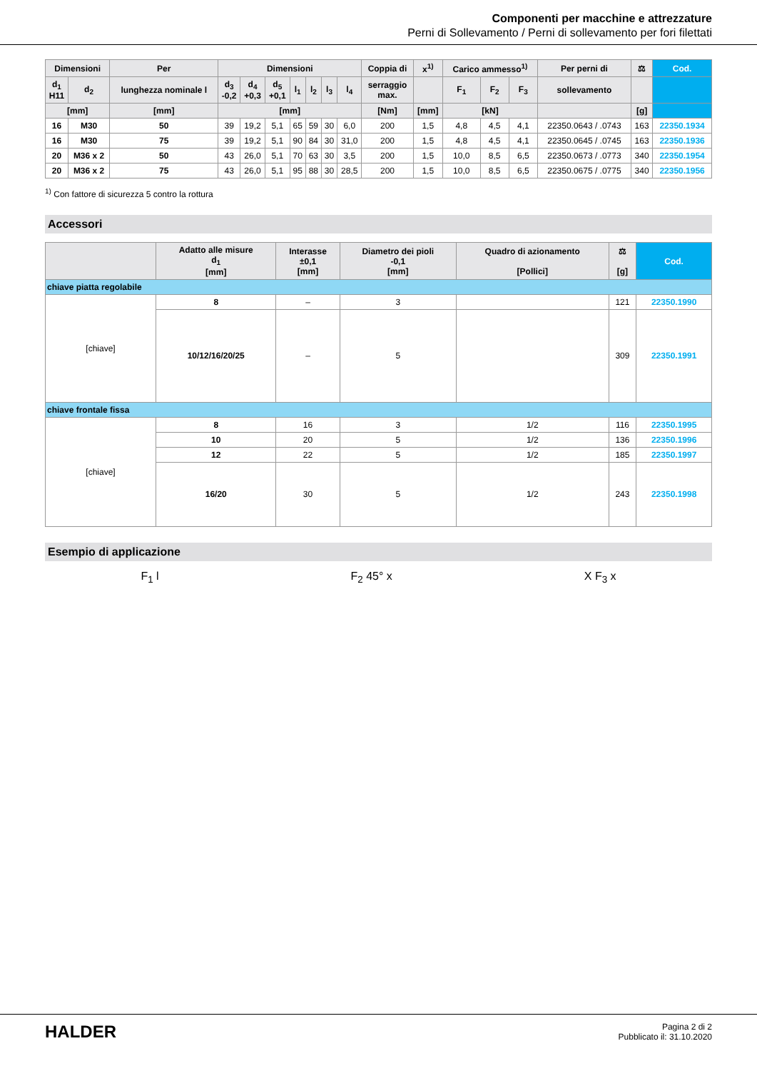Componenti per macchine e attrezzature
Perni di Sollevamento / Perni di sollevamento per fori filettati
| Dimensioni | | Per | Dimensioni | | | | | | | Coppia di | x<sup>1)</sup> | Carico ammesso<sup>1)</sup> | | | Per perni di | ⚖ | Cod. |
| --- | --- | --- | --- | --- | --- | --- | --- | --- | --- | --- | --- | --- | --- | --- | --- | --- | --- |
| d<sub>1</sub> H11 | d<sub>2</sub> | lunghezza nominale l | d<sub>3</sub> -0,2 | d<sub>4</sub> +0,3 | d<sub>5</sub> +0,1 | l<sub>1</sub> | l<sub>2</sub> | l<sub>3</sub> | l<sub>4</sub> | serraggio max. | | F<sub>1</sub> | F<sub>2</sub> | F<sub>3</sub> | sollevamento | | |
| [mm] | | [mm] | [mm] | | | | | | | [Nm] | [mm] | [kN] | | | | [g] | |
| 16 | M30 | 50 | 39 | 19,2 | 5,1 | 65 | 59 | 30 | 6,0 | 200 | 1,5 | 4,8 | 4,5 | 4,1 | 22350.0643 / .0743 | 163 | 22350.1934 |
| 16 | M30 | 75 | 39 | 19,2 | 5,1 | 90 | 84 | 30 | 31,0 | 200 | 1,5 | 4,8 | 4,5 | 4,1 | 22350.0645 / .0745 | 163 | 22350.1936 |
| 20 | M36 x 2 | 50 | 43 | 26,0 | 5,1 | 70 | 63 | 30 | 3,5 | 200 | 1,5 | 10,0 | 8,5 | 6,5 | 22350.0673 / .0773 | 340 | 22350.1954 |
| 20 | M36 x 2 | 75 | 43 | 26,0 | 5,1 | 95 | 88 | 30 | 28,5 | 200 | 1,5 | 10,0 | 8,5 | 6,5 | 22350.0675 / .0775 | 340 | 22350.1956 |
<sup>1)</sup> Con fattore di sicurezza 5 contro la rottura
Accessori
| | Adatto alle misure d<sub>1</sub> [mm] | Interasse ±0,1 [mm] | Diametro dei pioli -0,1 [mm] | Quadro di azionamento [Pollici] | ⚖ [g] | Cod. |
| --- | --- | --- | --- | --- | --- | --- |
| chiave piatta regolabile | | | | | | |
| [chiave] | 8 | – | 3 | | 121 | 22350.1990 |
| | 10/12/16/20/25 | – | 5 | | 309 | 22350.1991 |
| chiave frontale fissa | | | | | | |
| [chiave] | 8 | 16 | 3 | 1/2 | 116 | 22350.1995 |
| | 10 | 20 | 5 | 1/2 | 136 | 22350.1996 |
| | 12 | 22 | 5 | 1/2 | 185 | 22350.1997 |
| | 16/20 | 30 | 5 | 1/2 | 243 | 22350.1998 |
Esempio di applicazione
F<sub>1</sub> l F<sub>2</sub> 45° x X F<sub>3</sub> x
HALDER
Pagina 2 di 2
Pubblicato il: 31.10.2020